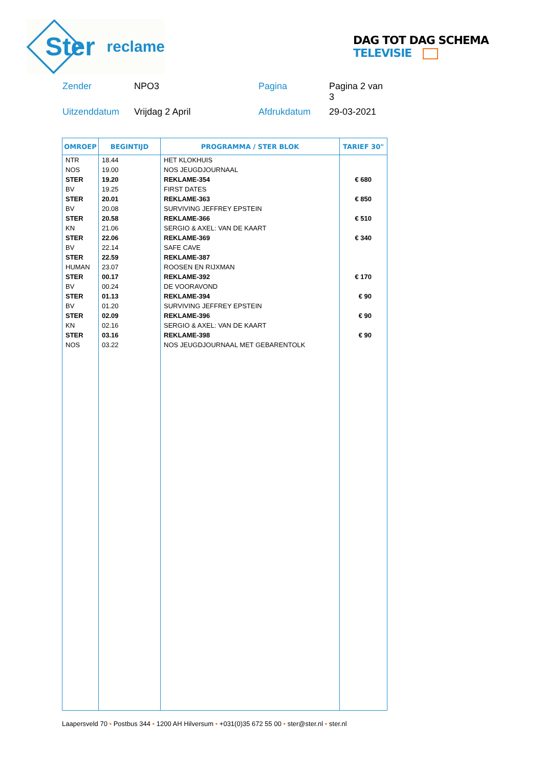Ster
reclame
DAG TOT DAG SCHEMA TELEVISIE
Zender NPO3 Pagina Pagina 2 van 3 Uitzenddatum Vrijdag 2 April Afdrukdatum 29-03-2021
| OMROEP | BEGINTIJD | PROGRAMMA / STER BLOK | TARIEF 30" |
| --- | --- | --- | --- |
| NTR | 18.44 | HET KLOKHUIS | |
| NOS | 19.00 | NOS JEUGDJOURNAAL | |
| STER | 19.20 | REKLAME-354 | € 680 |
| BV | 19.25 | FIRST DATES | |
| STER | 20.01 | REKLAME-363 | € 850 |
| BV | 20.08 | SURVIVING JEFFREY EPSTEIN | |
| STER | 20.58 | REKLAME-366 | € 510 |
| KN | 21.06 | SERGIO & AXEL: VAN DE KAART | |
| STER | 22.06 | REKLAME-369 | € 340 |
| BV | 22.14 | SAFE CAVE | |
| STER | 22.59 | REKLAME-387 | |
| HUMAN | 23.07 | ROOSEN EN RIJXMAN | |
| STER | 00.17 | REKLAME-392 | € 170 |
| BV | 00.24 | DE VOORAVOND | |
| STER | 01.13 | REKLAME-394 | € 90 |
| BV | 01.20 | SURVIVING JEFFREY EPSTEIN | |
| STER | 02.09 | REKLAME-396 | € 90 |
| KN | 02.16 | SERGIO & AXEL: VAN DE KAART | |
| STER | 03.16 | REKLAME-398 | € 90 |
| NOS | 03.22 | NOS JEUGDJOURNAAL MET GEBARENTOLK | |
Laapersveld 70 • Postbus 344 • 1200 AH Hilversum • +031(0)35 672 55 00 • ster@ster.nl • ster.nl